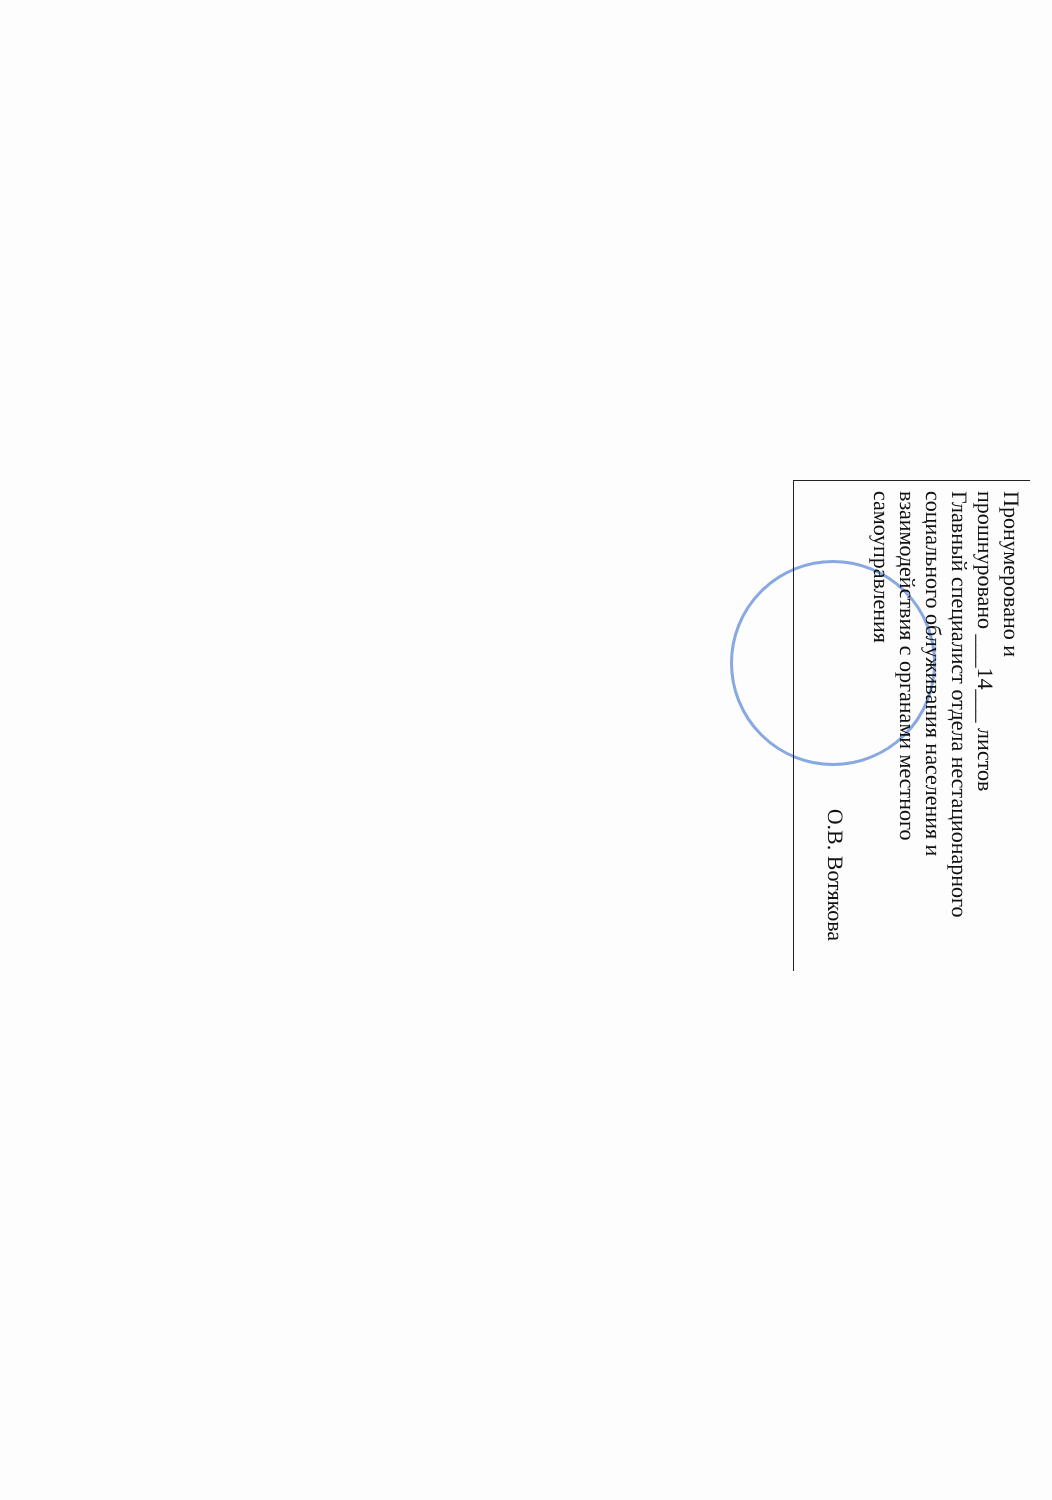Пронумеровано и
прошнуровано ___14___ листов
Главный специалист отдела нестационарного социального облуживания населения и взаимодействия с органами местного самоуправления
О.В. Вотякова